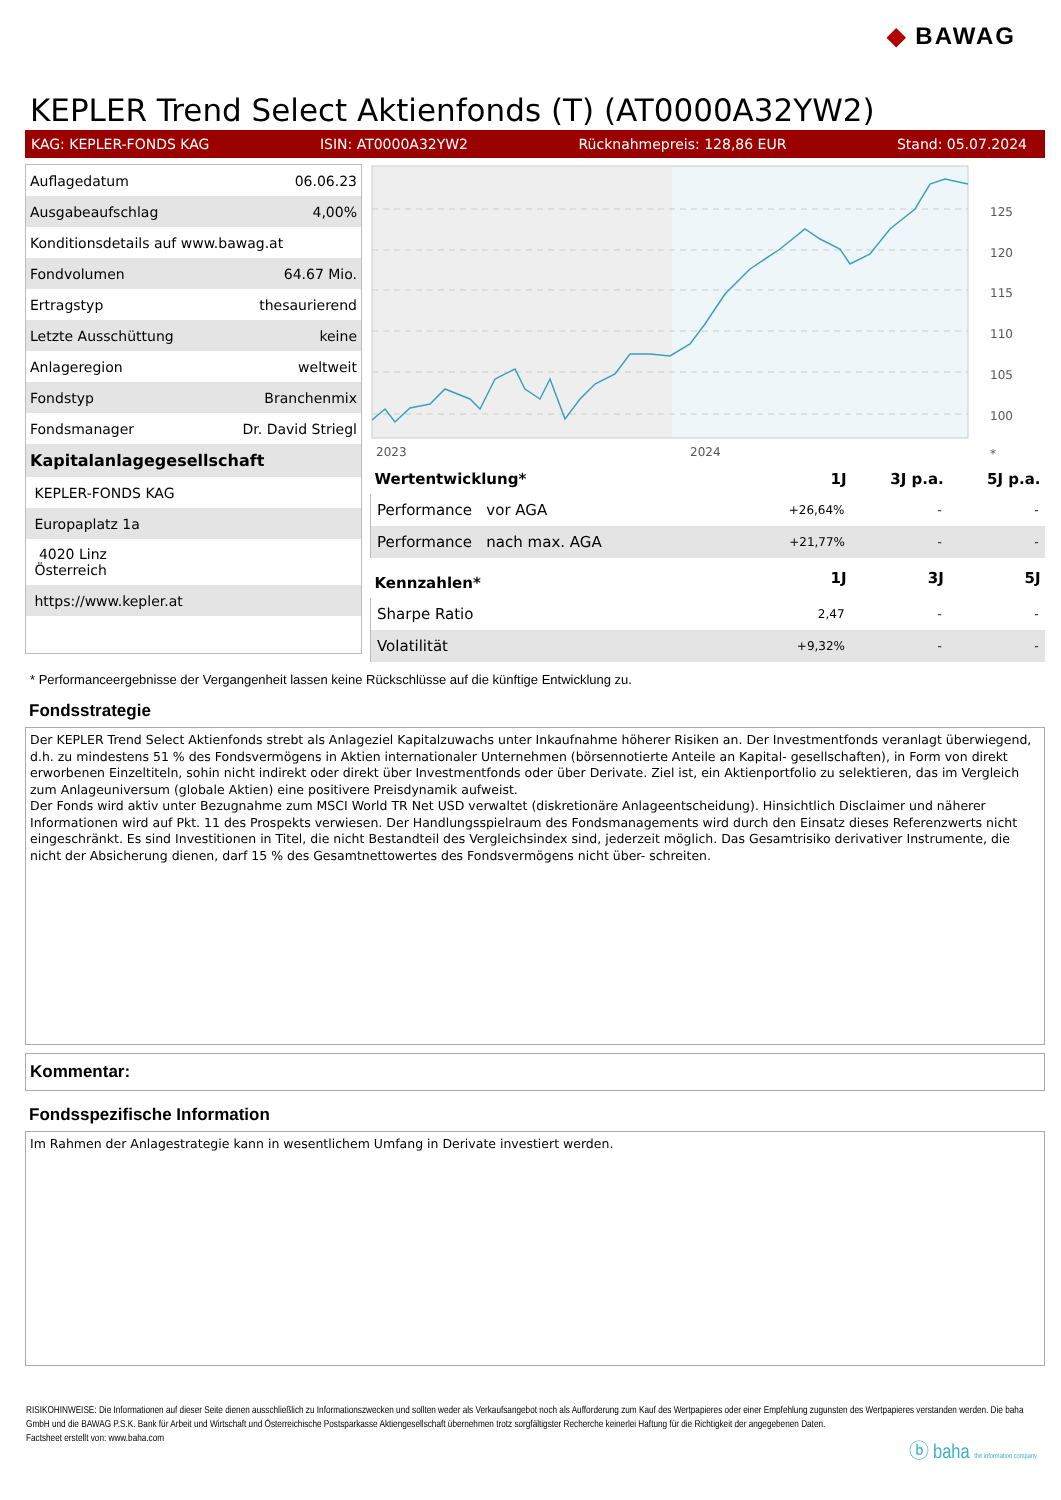◆ BAWAG
KEPLER Trend Select Aktienfonds (T) (AT0000A32YW2)
KAG: KEPLER-FONDS KAG ISIN: AT0000A32YW2 Rücknahmepreis: 128,86 EUR Stand: 05.07.2024
| Auflagedatum | 06.06.23 |
| Ausgabeaufschlag | 4,00% |
| Konditionsdetails auf www.bawag.at | |
| Fondvolumen | 64.67 Mio. |
| Ertragstyp | thesaurierend |
| Letzte Ausschüttung | keine |
| Anlageregion | weltweit |
| Fondstyp | Branchenmix |
| Fondsmanager | Dr. David Striegl |
| Kapitalanlagegesellschaft | |
| KEPLER-FONDS KAG | |
| Europaplatz 1a | |
| 4020 Linz Österreich | |
| https://www.kepler.at | |
125
120
115
110
105
100
2023
2024
*
| Wertentwicklung* | 1J | 3J p.a. | 5J p.a. |
| --- | --- | --- | --- |
| Performance vor AGA | +26,64% | - | - |
| Performance nach max. AGA | +21,77% | - | - |
| Kennzahlen* | 1J | 3J | 5J |
| Sharpe Ratio | 2,47 | - | - |
| Volatilität | +9,32% | - | - |
* Performanceergebnisse der Vergangenheit lassen keine Rückschlüsse auf die künftige Entwicklung zu.
Fondsstrategie
Der KEPLER Trend Select Aktienfonds strebt als Anlageziel Kapitalzuwachs unter Inkaufnahme höherer Risiken an. Der Investmentfonds veranlagt überwiegend, d.h. zu mindestens 51 % des Fondsvermögens in Aktien internationaler Unternehmen (börsennotierte Anteile an Kapital- gesellschaften), in Form von direkt erworbenen Einzeltiteln, sohin nicht indirekt oder direkt über Investmentfonds oder über Derivate. Ziel ist, ein Aktienportfolio zu selektieren, das im Vergleich zum Anlageuniversum (globale Aktien) eine positivere Preisdynamik aufweist.
Der Fonds wird aktiv unter Bezugnahme zum MSCI World TR Net USD verwaltet (diskretionäre Anlageentscheidung). Hinsichtlich Disclaimer und näherer Informationen wird auf Pkt. 11 des Prospekts verwiesen. Der Handlungsspielraum des Fondsmanagements wird durch den Einsatz dieses Referenzwerts nicht eingeschränkt. Es sind Investitionen in Titel, die nicht Bestandteil des Vergleichsindex sind, jederzeit möglich. Das Gesamtrisiko derivativer Instrumente, die nicht der Absicherung dienen, darf 15 % des Gesamtnettowertes des Fondsvermögens nicht über- schreiten.
Kommentar:
Fondsspezifische Information
Im Rahmen der Anlagestrategie kann in wesentlichem Umfang in Derivate investiert werden.
RISIKOHINWEISE: Die Informationen auf dieser Seite dienen ausschließlich zu Informationszwecken und sollten weder als Verkaufsangebot noch als Aufforderung zum Kauf des Wertpapieres oder einer Empfehlung zugunsten des Wertpapieres verstanden werden. Die baha GmbH und die BAWAG P.S.K. Bank für Arbeit und Wirtschaft und Österreichische Postsparkasse Aktiengesellschaft übernehmen trotz sorgfältigster Recherche keinerlei Haftung für die Richtigkeit der angegebenen Daten.
Factsheet erstellt von: www.baha.com
ⓑ baha the information company